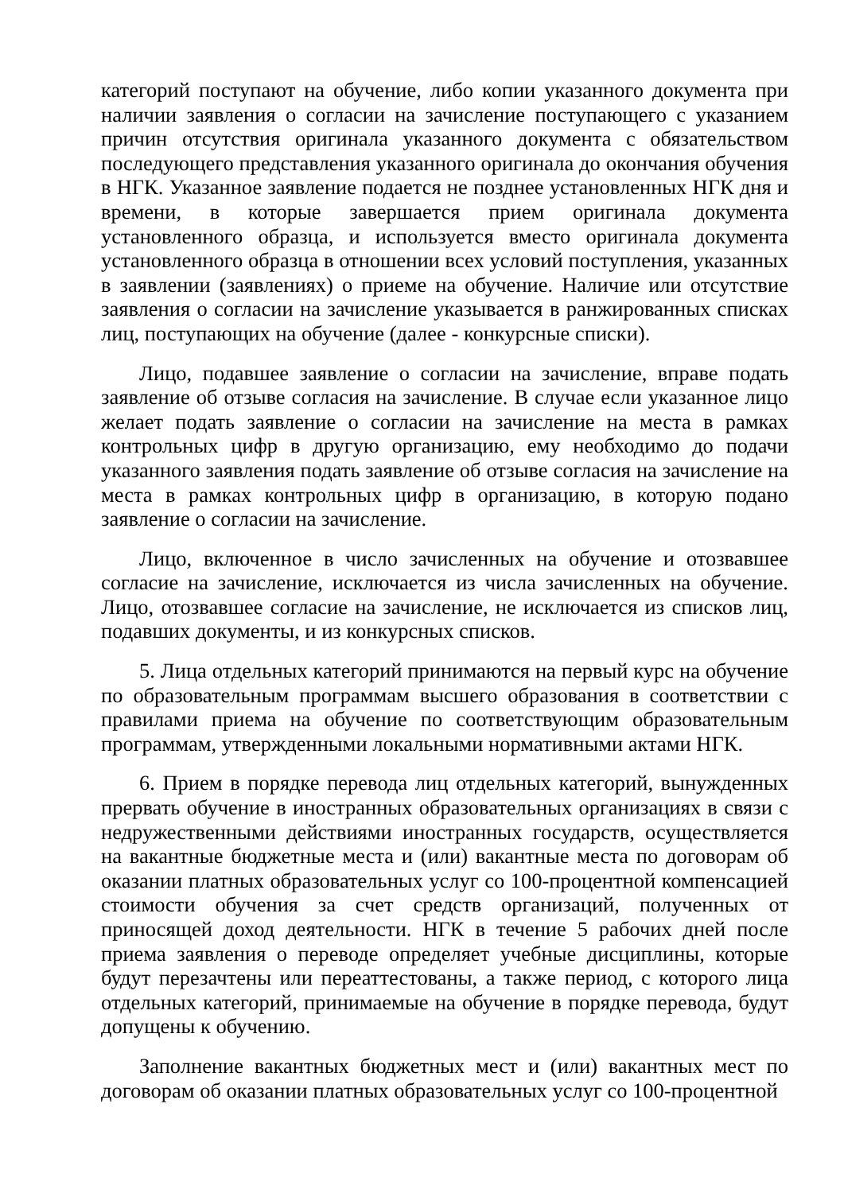категорий поступают на обучение, либо копии указанного документа при наличии заявления о согласии на зачисление поступающего с указанием причин отсутствия оригинала указанного документа с обязательством последующего представления указанного оригинала до окончания обучения в НГК. Указанное заявление подается не позднее установленных НГК дня и времени, в которые завершается прием оригинала документа установленного образца, и используется вместо оригинала документа установленного образца в отношении всех условий поступления, указанных в заявлении (заявлениях) о приеме на обучение. Наличие или отсутствие заявления о согласии на зачисление указывается в ранжированных списках лиц, поступающих на обучение (далее - конкурсные списки).
Лицо, подавшее заявление о согласии на зачисление, вправе подать заявление об отзыве согласия на зачисление. В случае если указанное лицо желает подать заявление о согласии на зачисление на места в рамках контрольных цифр в другую организацию, ему необходимо до подачи указанного заявления подать заявление об отзыве согласия на зачисление на места в рамках контрольных цифр в организацию, в которую подано заявление о согласии на зачисление.
Лицо, включенное в число зачисленных на обучение и отозвавшее согласие на зачисление, исключается из числа зачисленных на обучение. Лицо, отозвавшее согласие на зачисление, не исключается из списков лиц, подавших документы, и из конкурсных списков.
5. Лица отдельных категорий принимаются на первый курс на обучение по образовательным программам высшего образования в соответствии с правилами приема на обучение по соответствующим образовательным программам, утвержденными локальными нормативными актами НГК.
6. Прием в порядке перевода лиц отдельных категорий, вынужденных прервать обучение в иностранных образовательных организациях в связи с недружественными действиями иностранных государств, осуществляется на вакантные бюджетные места и (или) вакантные места по договорам об оказании платных образовательных услуг со 100-процентной компенсацией стоимости обучения за счет средств организаций, полученных от приносящей доход деятельности. НГК в течение 5 рабочих дней после приема заявления о переводе определяет учебные дисциплины, которые будут перезачтены или переаттестованы, а также период, с которого лица отдельных категорий, принимаемые на обучение в порядке перевода, будут допущены к обучению.
Заполнение вакантных бюджетных мест и (или) вакантных мест по договорам об оказании платных образовательных услуг со 100-процентной